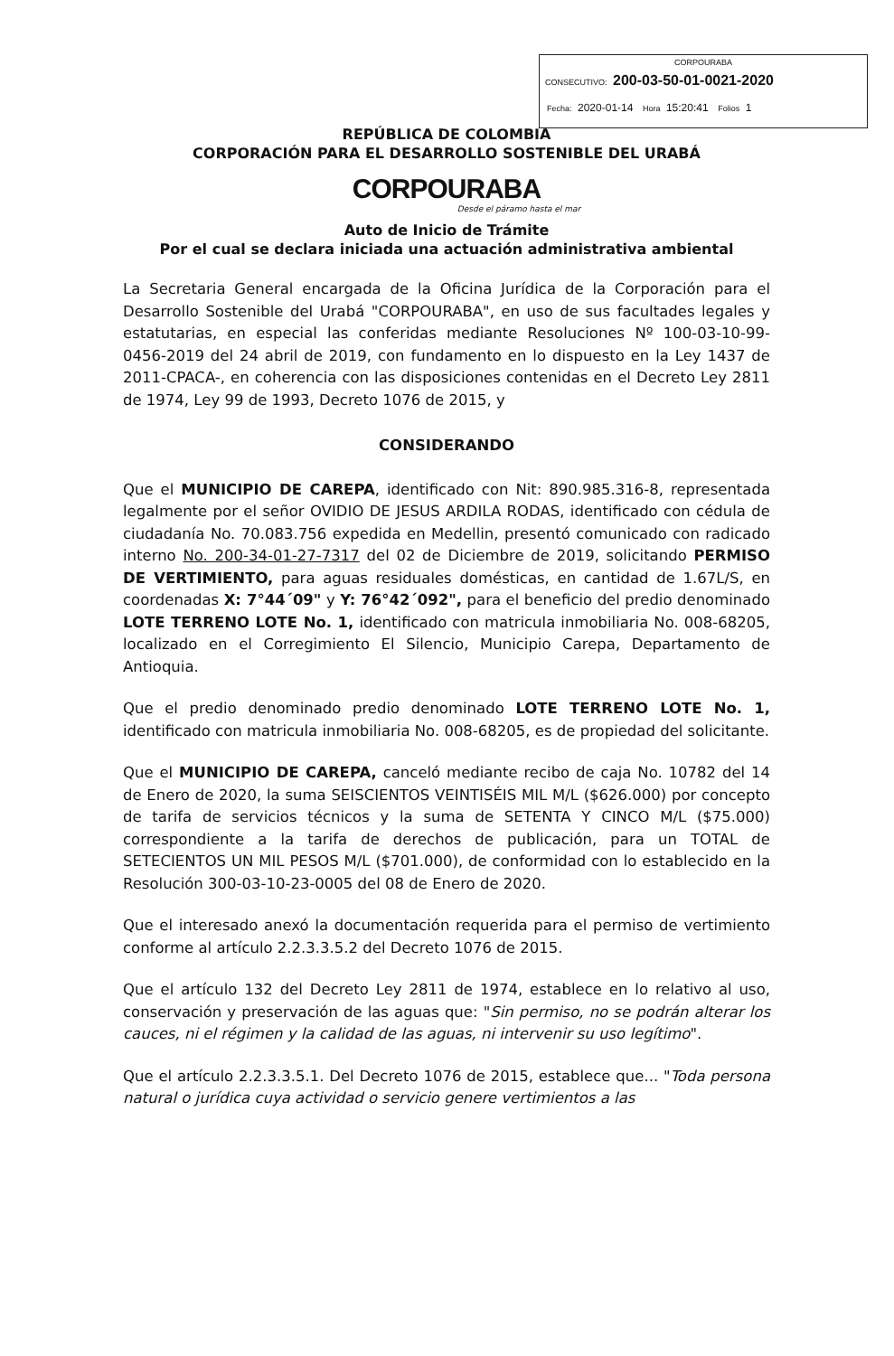CORPOURABA
CONSECUTIVO: 200-03-50-01-0021-2020
Fecha: 2020-01-14 Hora 15:20:41 Folios 1
REPÚBLICA DE COLOMBIA
CORPORACIÓN PARA EL DESARROLLO SOSTENIBLE DEL URABÁ
CORPOURABA
Desde el páramo hasta el mar
Auto de Inicio de Trámite
Por el cual se declara iniciada una actuación administrativa ambiental
La Secretaria General encargada de la Oficina Jurídica de la Corporación para el Desarrollo Sostenible del Urabá "CORPOURABA", en uso de sus facultades legales y estatutarias, en especial las conferidas mediante Resoluciones Nº 100-03-10-99-0456-2019 del 24 abril de 2019, con fundamento en lo dispuesto en la Ley 1437 de 2011-CPACA-, en coherencia con las disposiciones contenidas en el Decreto Ley 2811 de 1974, Ley 99 de 1993, Decreto 1076 de 2015, y
CONSIDERANDO
Que el MUNICIPIO DE CAREPA, identificado con Nit: 890.985.316-8, representada legalmente por el señor OVIDIO DE JESUS ARDILA RODAS, identificado con cédula de ciudadanía No. 70.083.756 expedida en Medellin, presentó comunicado con radicado interno No. 200-34-01-27-7317 del 02 de Diciembre de 2019, solicitando PERMISO DE VERTIMIENTO, para aguas residuales domésticas, en cantidad de 1.67L/S, en coordenadas X: 7°44´09" y Y: 76°42´092", para el beneficio del predio denominado LOTE TERRENO LOTE No. 1, identificado con matricula inmobiliaria No. 008-68205, localizado en el Corregimiento El Silencio, Municipio Carepa, Departamento de Antioquia.
Que el predio denominado predio denominado LOTE TERRENO LOTE No. 1, identificado con matricula inmobiliaria No. 008-68205, es de propiedad del solicitante.
Que el MUNICIPIO DE CAREPA, canceló mediante recibo de caja No. 10782 del 14 de Enero de 2020, la suma SEISCIENTOS VEINTISÉIS MIL M/L ($626.000) por concepto de tarifa de servicios técnicos y la suma de SETENTA Y CINCO M/L ($75.000) correspondiente a la tarifa de derechos de publicación, para un TOTAL de SETECIENTOS UN MIL PESOS M/L ($701.000), de conformidad con lo establecido en la Resolución 300-03-10-23-0005 del 08 de Enero de 2020.
Que el interesado anexó la documentación requerida para el permiso de vertimiento conforme al artículo 2.2.3.3.5.2 del Decreto 1076 de 2015.
Que el artículo 132 del Decreto Ley 2811 de 1974, establece en lo relativo al uso, conservación y preservación de las aguas que: "Sin permiso, no se podrán alterar los cauces, ni el régimen y la calidad de las aguas, ni intervenir su uso legítimo".
Que el artículo 2.2.3.3.5.1. Del Decreto 1076 de 2015, establece que... "Toda persona natural o jurídica cuya actividad o servicio genere vertimientos a las